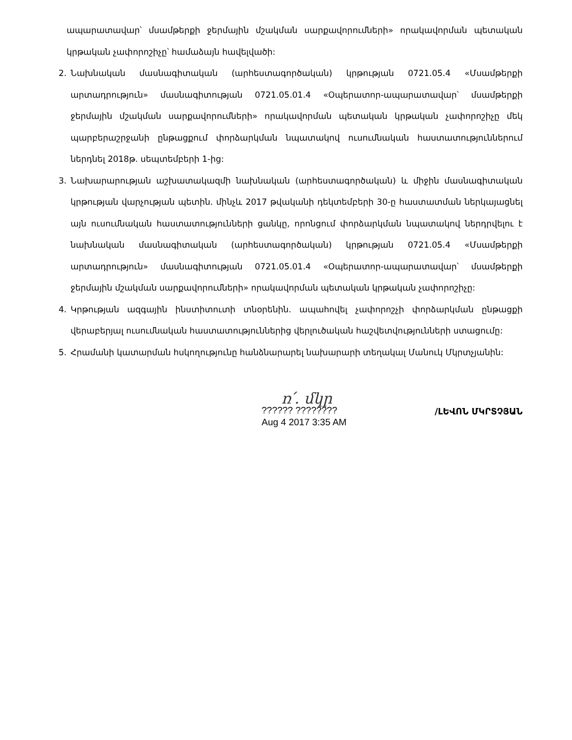ապարատավար՝ մսամթերքի ջերմային մշակման սարքավորումների» որակավորման պետական կրթական չափորոշիչը՝ համաձայն հավելվածի:
2. Նախնական մասնագիտական (արհեստագործական) կրթության 0721.05.4 «Մսամթերքի արտադրություն» մասնագիտության 0721.05.01.4 «Օպերատոր-ապարատավար՝ մսամթերքի ջերմային մշակման սարքավորումների» որակավորման պետական կրթական չափորոշիչը մեկ պարբերաշրջանի ընթացքում փորձարկման նպատակով ուսումնական հաստատություններում ներդնել 2018թ. սեպտեմբերի 1-ից:
3. Նախարարության աշխատակազմի նախնական (արհեստագործական) և միջին մասնագիտական կրթության վարչության պետին. մինչև 2017 թվականի դեկտեմբերի 30-ը հաստատման ներկայացնել այն ուսումնական հաստատությունների ցանկը, որոնցում փորձարկման նպատակով ներդրվելու է նախնական մասնագիտական (արհեստագործական) կրթության 0721.05.4 «Մսամթերքի արտադրություն» մասնագիտության 0721.05.01.4 «Օպերատոր-ապարատավար՝ մսամթերքի ջերմային մշակման սարքավորումների» որակավորման պետական կրթական չափորոշիչը:
4. Կրթության ազգային ինստիտուտի տնօրենին. ապահովել չափորոշչի փորձարկման ընթացքի վերաբերյալ ուսումնական հաստատություններից վերլուծական հաշվետվությունների ստացումը:
5. Հրամանի կատարման հսկողությունը հանձնարարել նախարարի տեղակալ Մանուկ Մկրտչյանին:
ռ՛. մկր
?????? ????????
Aug 4 2017 3:35 AM
/ԼԵՎՈՆ ՄԿՐՏՉՅԱՆ